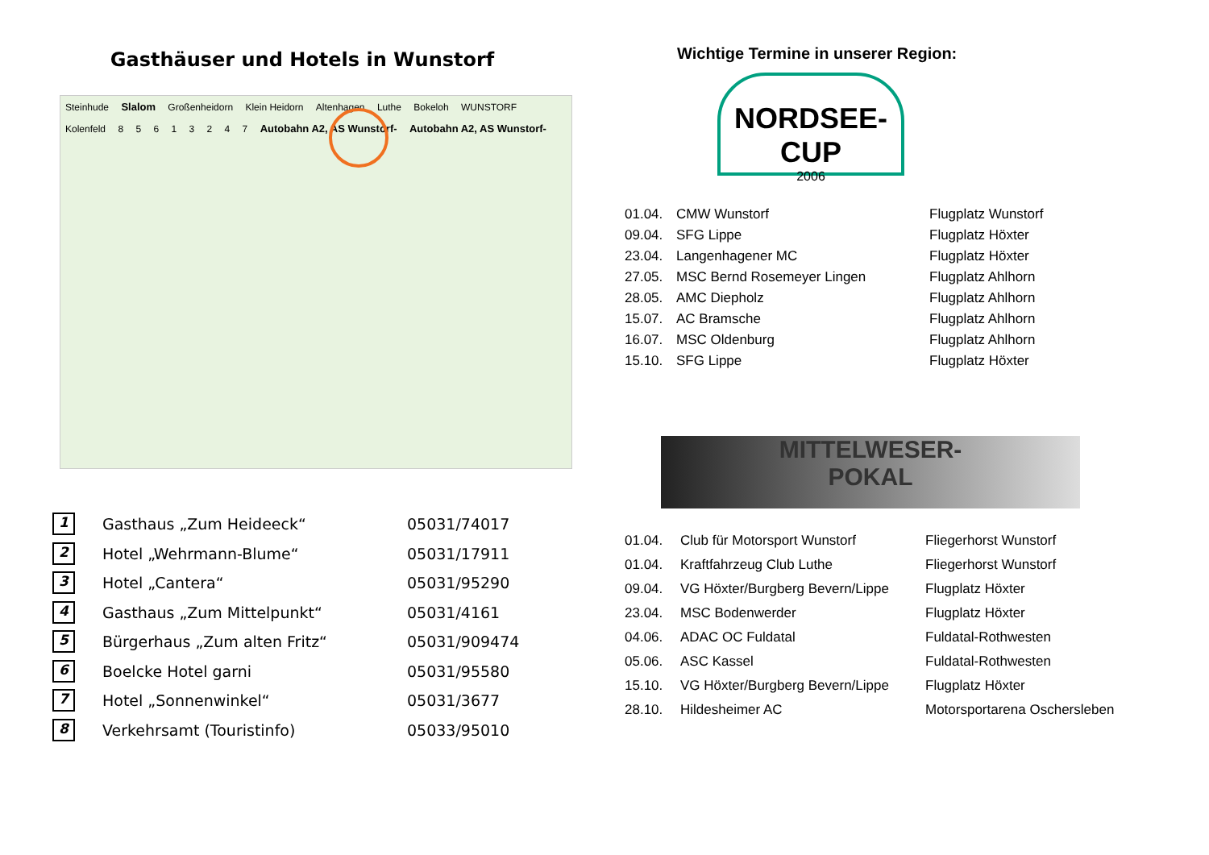Gasthäuser und Hotels in Wunstorf
Steinhude Slalom Großenheidorn Klein Heidorn Altenhagen Luthe Bokeloh WUNSTORF Kolenfeld 8 5 6 1 3 2 4 7 Autobahn A2, AS Wunstorf- Autobahn A2, AS Wunstorf-
| 1 | Gasthaus „Zum Heideeck“ | 05031/74017 |
| 2 | Hotel „Wehrmann-Blume“ | 05031/17911 |
| 3 | Hotel „Cantera“ | 05031/95290 |
| 4 | Gasthaus „Zum Mittelpunkt“ | 05031/4161 |
| 5 | Bürgerhaus „Zum alten Fritz“ | 05031/909474 |
| 6 | Boelcke Hotel garni | 05031/95580 |
| 7 | Hotel „Sonnenwinkel“ | 05031/3677 |
| 8 | Verkehrsamt (Touristinfo) | 05033/95010 |
Wichtige Termine in unserer Region:
NORDSEE-CUP
2006
| 01.04. | CMW Wunstorf | Flugplatz Wunstorf |
| 09.04. | SFG Lippe | Flugplatz Höxter |
| 23.04. | Langenhagener MC | Flugplatz Höxter |
| 27.05. | MSC Bernd Rosemeyer Lingen | Flugplatz Ahlhorn |
| 28.05. | AMC Diepholz | Flugplatz Ahlhorn |
| 15.07. | AC Bramsche | Flugplatz Ahlhorn |
| 16.07. | MSC Oldenburg | Flugplatz Ahlhorn |
| 15.10. | SFG Lippe | Flugplatz Höxter |
MITTELWESER-
POKAL
| 01.04. | Club für Motorsport Wunstorf | Fliegerhorst Wunstorf |
| 01.04. | Kraftfahrzeug Club Luthe | Fliegerhorst Wunstorf |
| 09.04. | VG Höxter/Burgberg Bevern/Lippe | Flugplatz Höxter |
| 23.04. | MSC Bodenwerder | Flugplatz Höxter |
| 04.06. | ADAC OC Fuldatal | Fuldatal-Rothwesten |
| 05.06. | ASC Kassel | Fuldatal-Rothwesten |
| 15.10. | VG Höxter/Burgberg Bevern/Lippe | Flugplatz Höxter |
| 28.10. | Hildesheimer AC | Motorsportarena Oschersleben |